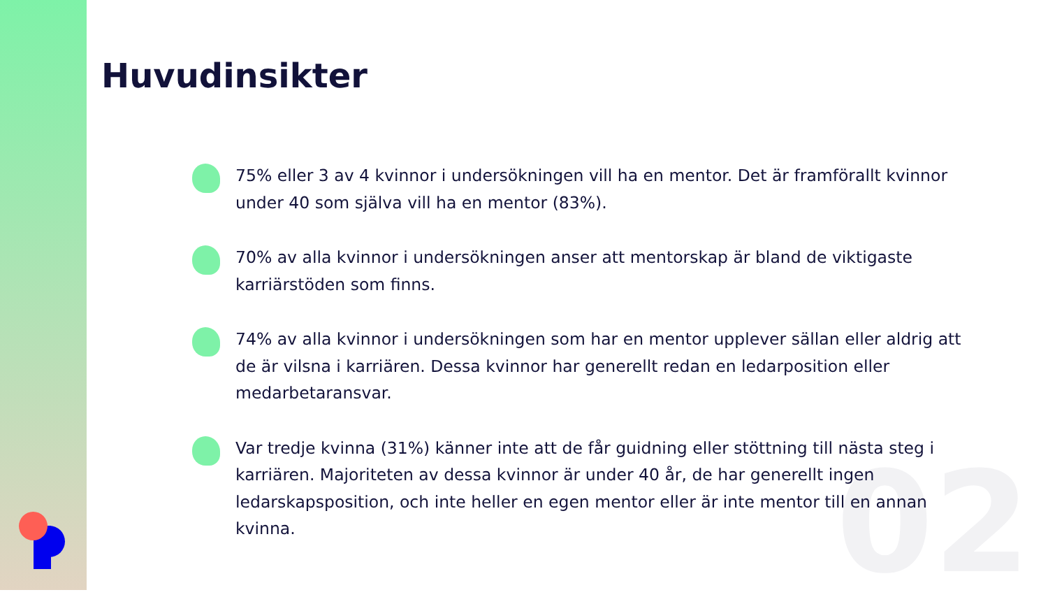Huvudinsikter
75% eller 3 av 4 kvinnor i undersökningen vill ha en mentor. Det är framförallt kvinnor under 40 som själva vill ha en mentor (83%).
70% av alla kvinnor i undersökningen anser att mentorskap är bland de viktigaste karriärstöden som finns.
74% av alla kvinnor i undersökningen som har en mentor upplever sällan eller aldrig att de är vilsna i karriären. Dessa kvinnor har generellt redan en ledarposition eller medarbetaransvar.
Var tredje kvinna (31%) känner inte att de får guidning eller stöttning till nästa steg i karriären. Majoriteten av dessa kvinnor är under 40 år, de har generellt ingen ledarskapsposition, och inte heller en egen mentor eller är inte mentor till en annan kvinna.
02